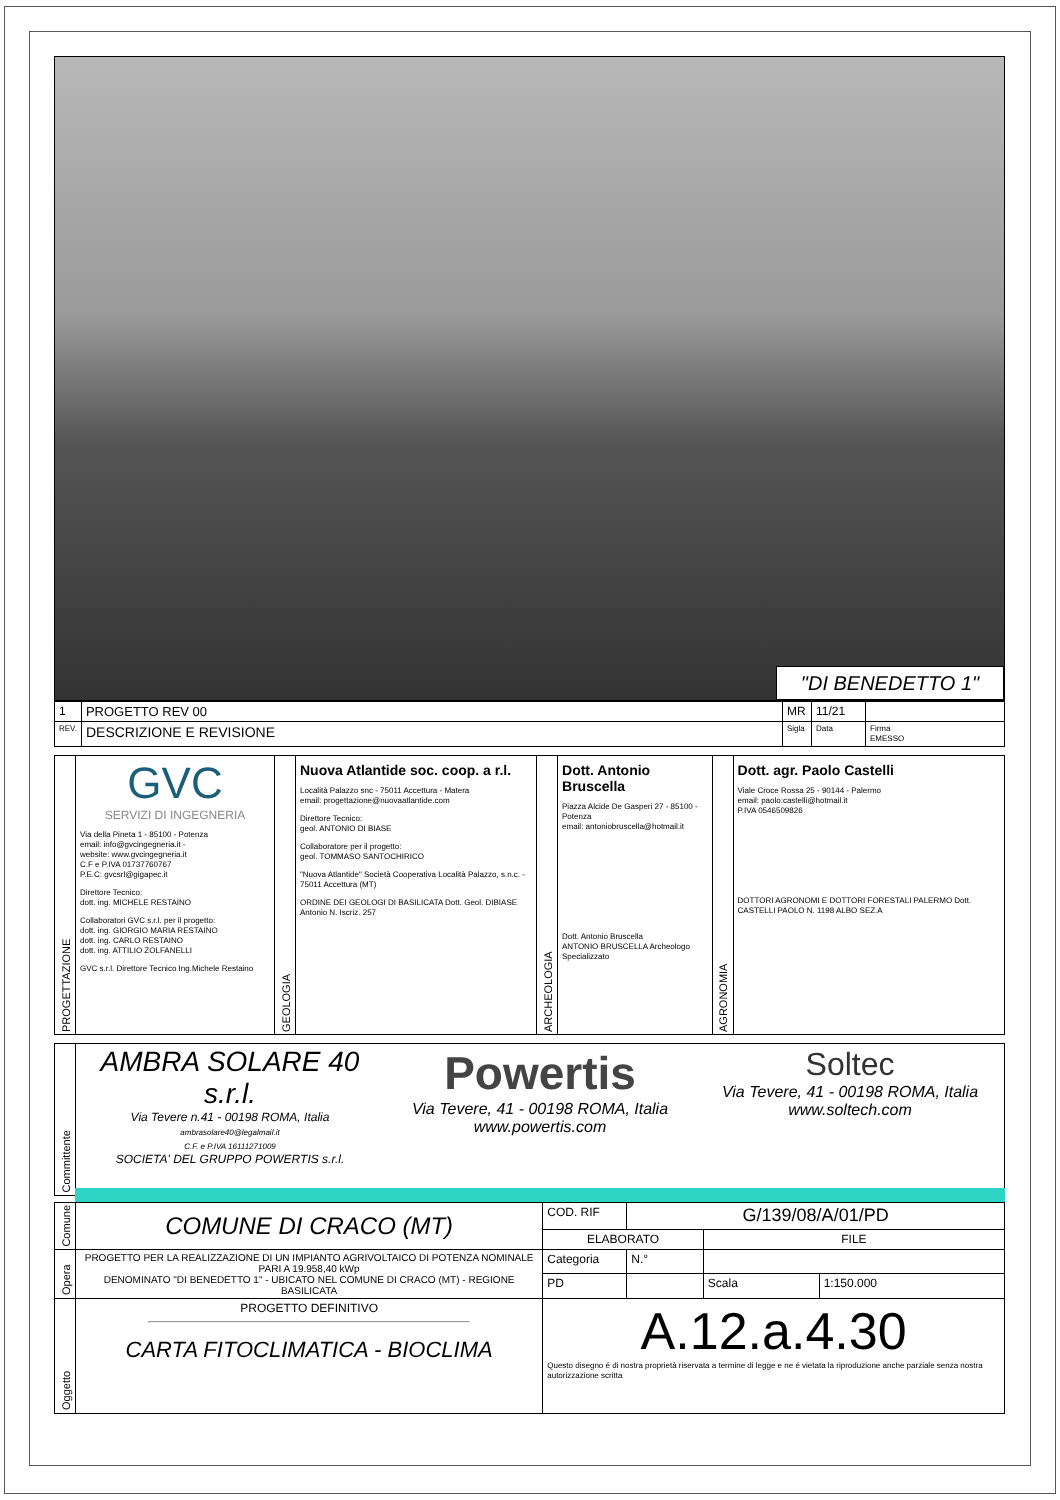"DI BENEDETTO 1"
| 1 | PROGETTO REV 00 | MR | 11/21 | |
| REV. | DESCRIZIONE E REVISIONE | Sigla | Data | Firma EMESSO |
| PROGETTAZIONE | GVC SERVIZI DI INGEGNERIA Via della Pineta 1 - 85100 - Potenza email: info@gvcingegneria.it - website: www.gvcingegneria.it C.F e P.IVA 01737760767 P.E.C: gvcsrl@gigapec.it Direttore Tecnico: dott. ing. MICHELE RESTAINO Collaboratori GVC s.r.l. per il progetto: dott. ing. GIORGIO MARIA RESTAINO dott. ing. CARLO RESTAINO dott. ing. ATTILIO ZOLFANELLI GVC s.r.l. Direttore Tecnico Ing.Michele Restaino | GEOLOGIA | Nuova Atlantide soc. coop. a r.l. Località Palazzo snc - 75011 Accettura - Matera email: progettazione@nuovaatlantide.com Direttore Tecnico: geol. ANTONIO DI BIASE Collaboratore per il progetto: geol. TOMMASO SANTOCHIRICO "Nuova Atlantide" Società Cooperativa Località Palazzo, s.n.c. - 75011 Accettura (MT) ORDINE DEI GEOLOGI DI BASILICATA Dott. Geol. DIBIASE Antonio N. Iscriz. 257 | ARCHEOLOGIA | Dott. Antonio Bruscella Piazza Alcide De Gasperi 27 - 85100 - Potenza email: antoniobruscella@hotmail.it Dott. Antonio Bruscella ANTONIO BRUSCELLA Archeologo Specializzato | AGRONOMIA | Dott. agr. Paolo Castelli Viale Croce Rossa 25 - 90144 - Palermo email: paolo:castelli@hotmail.it P.IVA 0546509826 DOTTORI AGRONOMI E DOTTORI FORESTALI PALERMO Dott. CASTELLI PAOLO N. 1198 ALBO SEZ.A |
| Committente | AMBRA SOLARE 40 s.r.l. Via Tevere n.41 - 00198 ROMA, Italia ambrasolare40@legalmail.it C.F. e P.IVA 16111271009 SOCIETA' DEL GRUPPO POWERTIS s.r.l. Powertis Via Tevere, 41 - 00198 ROMA, Italia www.powertis.com Soltec Via Tevere, 41 - 00198 ROMA, Italia www.soltech.com |
| Comune | COMUNE DI CRACO (MT) | COD. RIF | G/139/08/A/01/PD | | |
| | | ELABORATO | | FILE | |
| Opera | PROGETTO PER LA REALIZZAZIONE DI UN IMPIANTO AGRIVOLTAICO DI POTENZA NOMINALE PARI A 19.958,40 kWp DENOMINATO "DI BENEDETTO 1" - UBICATO NEL COMUNE DI CRACO (MT) - REGIONE BASILICATA | Categoria | N.° | | |
| | | PD | | Scala | 1:150.000 |
| Oggetto | PROGETTO DEFINITIVO CARTA FITOCLIMATICA - BIOCLIMA | A.12.a.4.30 Questo disegno é di nostra proprietà riservata a termine di legge e ne é vietata la riproduzione anche parziale senza nostra autorizzazione scritta | | | |